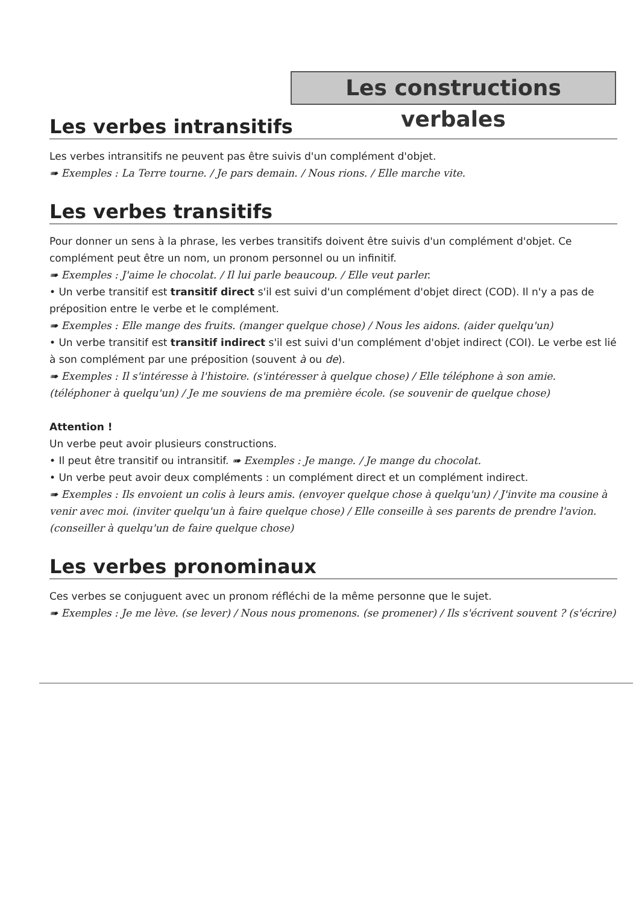Les constructions verbales
Les verbes intransitifs
Les verbes intransitifs ne peuvent pas être suivis d'un complément d'objet.
➠ Exemples : La Terre tourne. / Je pars demain. / Nous rions. / Elle marche vite.
Les verbes transitifs
Pour donner un sens à la phrase, les verbes transitifs doivent être suivis d'un complément d'objet. Ce complément peut être un nom, un pronom personnel ou un infinitif.
➠ Exemples : J'aime le chocolat. / Il lui parle beaucoup. / Elle veut parler.
• Un verbe transitif est transitif direct s'il est suivi d'un complément d'objet direct (COD). Il n'y a pas de préposition entre le verbe et le complément.
➠ Exemples : Elle mange des fruits. (manger quelque chose) / Nous les aidons. (aider quelqu'un)
• Un verbe transitif est transitif indirect s'il est suivi d'un complément d'objet indirect (COI). Le verbe est lié à son complément par une préposition (souvent à ou de).
➠ Exemples : Il s'intéresse à l'histoire. (s'intéresser à quelque chose) / Elle téléphone à son amie. (téléphoner à quelqu'un) / Je me souviens de ma première école. (se souvenir de quelque chose)
Attention !
Un verbe peut avoir plusieurs constructions.
• Il peut être transitif ou intransitif. ➠ Exemples : Je mange. / Je mange du chocolat.
• Un verbe peut avoir deux compléments : un complément direct et un complément indirect.
➠ Exemples : Ils envoient un colis à leurs amis. (envoyer quelque chose à quelqu'un) / J'invite ma cousine à venir avec moi. (inviter quelqu'un à faire quelque chose) / Elle conseille à ses parents de prendre l'avion. (conseiller à quelqu'un de faire quelque chose)
Les verbes pronominaux
Ces verbes se conjuguent avec un pronom réfléchi de la même personne que le sujet.
➠ Exemples : Je me lève. (se lever) / Nous nous promenons. (se promener) / Ils s'écrivent souvent ? (s'écrire)